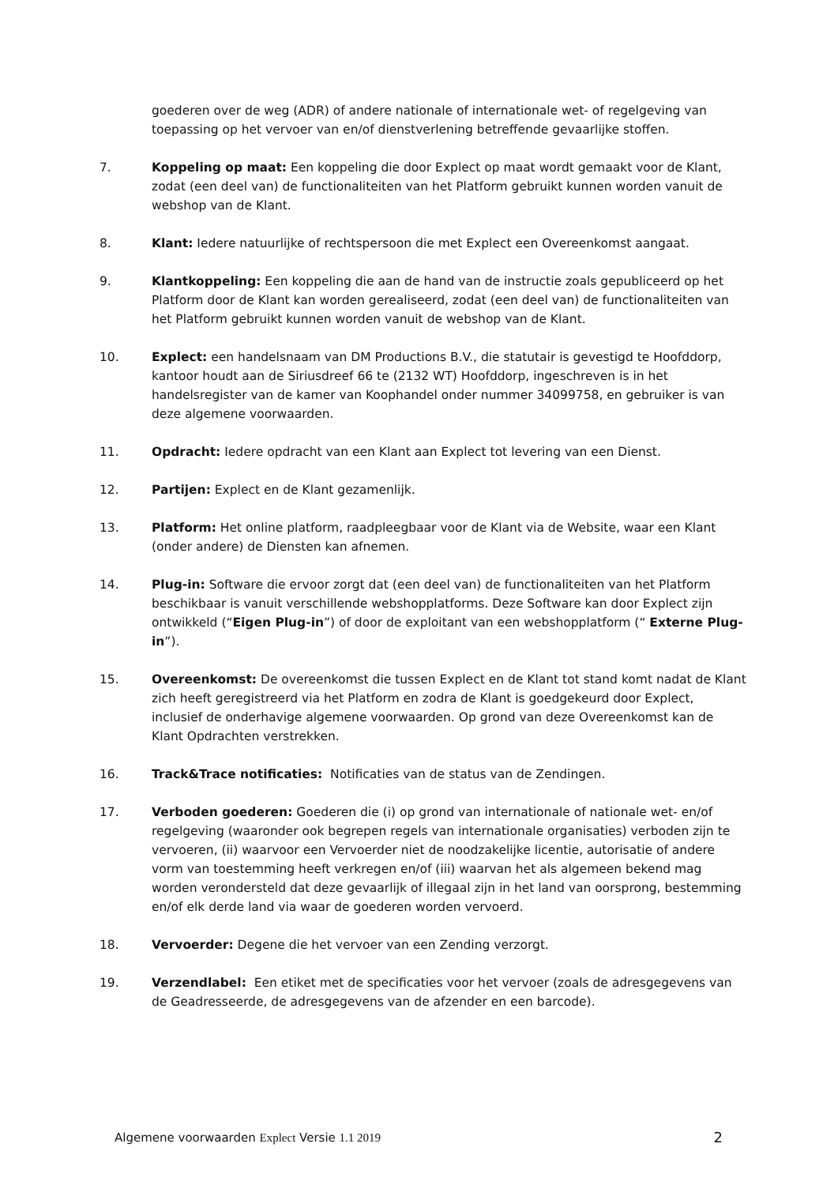goederen over de weg (ADR) of andere nationale of internationale wet- of regelgeving van toepassing op het vervoer van en/of dienstverlening betreffende gevaarlijke stoffen.
7. Koppeling op maat: Een koppeling die door Explect op maat wordt gemaakt voor de Klant, zodat (een deel van) de functionaliteiten van het Platform gebruikt kunnen worden vanuit de webshop van de Klant.
8. Klant: Iedere natuurlijke of rechtspersoon die met Explect een Overeenkomst aangaat.
9. Klantkoppeling: Een koppeling die aan de hand van de instructie zoals gepubliceerd op het Platform door de Klant kan worden gerealiseerd, zodat (een deel van) de functionaliteiten van het Platform gebruikt kunnen worden vanuit de webshop van de Klant.
10. Explect: een handelsnaam van DM Productions B.V., die statutair is gevestigd te Hoofddorp, kantoor houdt aan de Siriusdreef 66 te (2132 WT) Hoofddorp, ingeschreven is in het handelsregister van de kamer van Koophandel onder nummer 34099758, en gebruiker is van deze algemene voorwaarden.
11. Opdracht: Iedere opdracht van een Klant aan Explect tot levering van een Dienst.
12. Partijen: Explect en de Klant gezamenlijk.
13. Platform: Het online platform, raadpleegbaar voor de Klant via de Website, waar een Klant (onder andere) de Diensten kan afnemen.
14. Plug-in: Software die ervoor zorgt dat (een deel van) de functionaliteiten van het Platform beschikbaar is vanuit verschillende webshopplatforms. Deze Software kan door Explect zijn ontwikkeld (“Eigen Plug-in”) of door de exploitant van een webshopplatform (“ Externe Plug-in”).
15. Overeenkomst: De overeenkomst die tussen Explect en de Klant tot stand komt nadat de Klant zich heeft geregistreerd via het Platform en zodra de Klant is goedgekeurd door Explect, inclusief de onderhavige algemene voorwaarden. Op grond van deze Overeenkomst kan de Klant Opdrachten verstrekken.
16. Track&Trace notificaties: Notificaties van de status van de Zendingen.
17. Verboden goederen: Goederen die (i) op grond van internationale of nationale wet- en/of regelgeving (waaronder ook begrepen regels van internationale organisaties) verboden zijn te vervoeren, (ii) waarvoor een Vervoerder niet de noodzakelijke licentie, autorisatie of andere vorm van toestemming heeft verkregen en/of (iii) waarvan het als algemeen bekend mag worden verondersteld dat deze gevaarlijk of illegaal zijn in het land van oorsprong, bestemming en/of elk derde land via waar de goederen worden vervoerd.
18. Vervoerder: Degene die het vervoer van een Zending verzorgt.
19. Verzendlabel: Een etiket met de specificaties voor het vervoer (zoals de adresgegevens van de Geadresseerde, de adresgegevens van de afzender en een barcode).
Algemene voorwaarden Explect Versie 1.1 2019 2